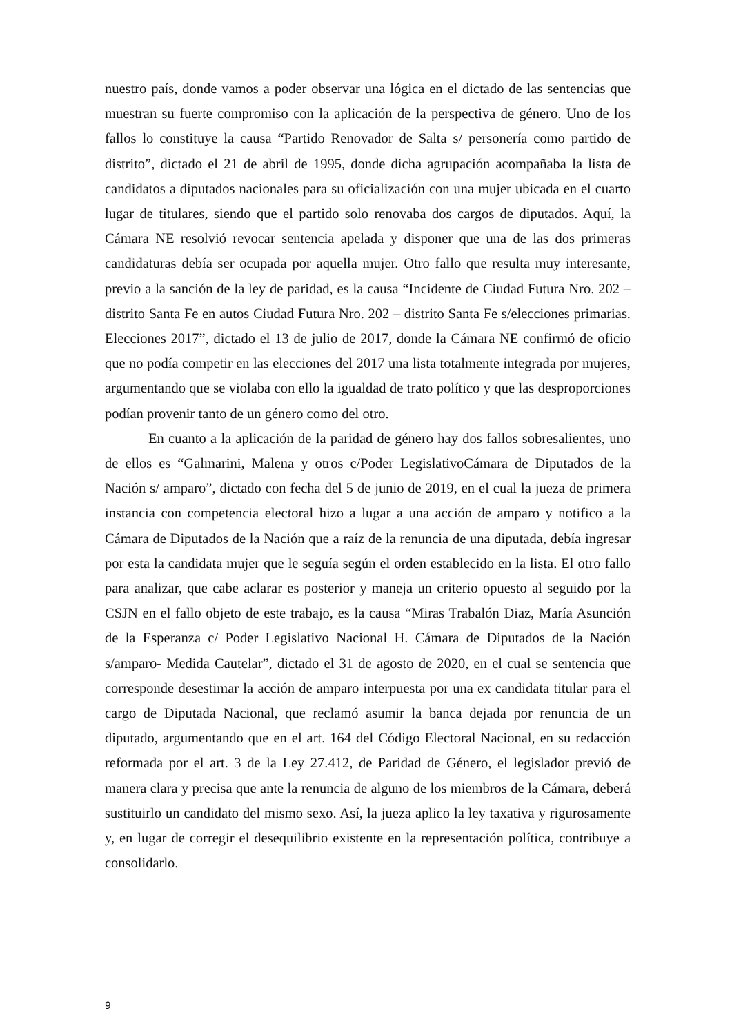nuestro país, donde vamos a poder observar una lógica en el dictado de las sentencias que muestran su fuerte compromiso con la aplicación de la perspectiva de género. Uno de los fallos lo constituye la causa “Partido Renovador de Salta s/ personería como partido de distrito”, dictado el 21 de abril de 1995, donde dicha agrupación acompañaba la lista de candidatos a diputados nacionales para su oficialización con una mujer ubicada en el cuarto lugar de titulares, siendo que el partido solo renovaba dos cargos de diputados. Aquí, la Cámara NE resolvió revocar sentencia apelada y disponer que una de las dos primeras candidaturas debía ser ocupada por aquella mujer. Otro fallo que resulta muy interesante, previo a la sanción de la ley de paridad, es la causa “Incidente de Ciudad Futura Nro. 202 – distrito Santa Fe en autos Ciudad Futura Nro. 202 – distrito Santa Fe s/elecciones primarias. Elecciones 2017”, dictado el 13 de julio de 2017, donde la Cámara NE confirmó de oficio que no podía competir en las elecciones del 2017 una lista totalmente integrada por mujeres, argumentando que se violaba con ello la igualdad de trato político y que las desproporciones podían provenir tanto de un género como del otro.
En cuanto a la aplicación de la paridad de género hay dos fallos sobresalientes, uno de ellos es “Galmarini, Malena y otros c/Poder LegislativoCámara de Diputados de la Nación s/ amparo”, dictado con fecha del 5 de junio de 2019, en el cual la jueza de primera instancia con competencia electoral hizo a lugar a una acción de amparo y notifico a la Cámara de Diputados de la Nación que a raíz de la renuncia de una diputada, debía ingresar por esta la candidata mujer que le seguía según el orden establecido en la lista. El otro fallo para analizar, que cabe aclarar es posterior y maneja un criterio opuesto al seguido por la CSJN en el fallo objeto de este trabajo, es la causa “Miras Trabalón Diaz, María Asunción de la Esperanza c/ Poder Legislativo Nacional H. Cámara de Diputados de la Nación s/amparo- Medida Cautelar”, dictado el 31 de agosto de 2020, en el cual se sentencia que corresponde desestimar la acción de amparo interpuesta por una ex candidata titular para el cargo de Diputada Nacional, que reclamó asumir la banca dejada por renuncia de un diputado, argumentando que en el art. 164 del Código Electoral Nacional, en su redacción reformada por el art. 3 de la Ley 27.412, de Paridad de Género, el legislador previó de manera clara y precisa que ante la renuncia de alguno de los miembros de la Cámara, deberá sustituirlo un candidato del mismo sexo. Así, la jueza aplico la ley taxativa y rigurosamente y, en lugar de corregir el desequilibrio existente en la representación política, contribuye a consolidarlo.
9